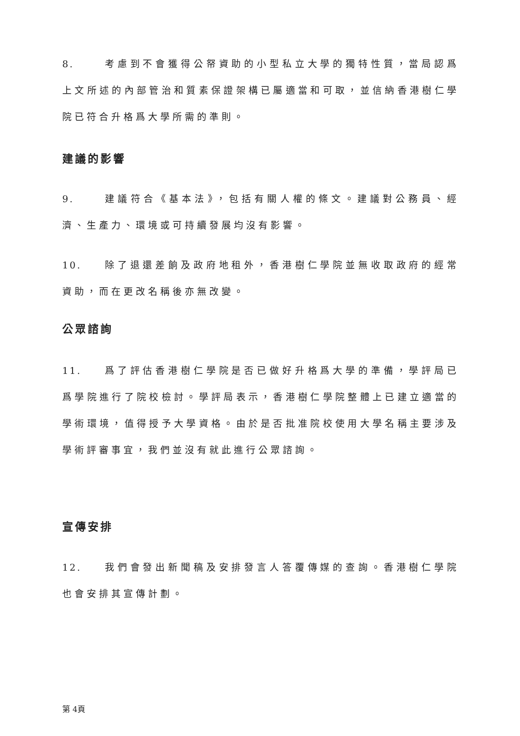8. 考慮到不會獲得公帑資助的小型私立大學的獨特性質，當局認爲上文所述的內部管治和質素保證架構已屬適當和可取，並信納香港樹仁學院已符合升格爲大學所需的準則。
建議的影響
9. 建議符合《基本法》，包括有關人權的條文。建議對公務員、經濟、生產力、環境或可持續發展均沒有影響。
10. 除了退還差餉及政府地租外，香港樹仁學院並無收取政府的經常資助，而在更改名稱後亦無改變。
公眾諮詢
11. 爲了評估香港樹仁學院是否已做好升格爲大學的準備，學評局已爲學院進行了院校檢討。學評局表示，香港樹仁學院整體上已建立適當的學術環境，值得授予大學資格。由於是否批准院校使用大學名稱主要涉及學術評審事宜，我們並沒有就此進行公眾諮詢。
宣傳安排
12. 我們會發出新聞稿及安排發言人答覆傳媒的查詢。香港樹仁學院也會安排其宣傳計劃。
第 4頁